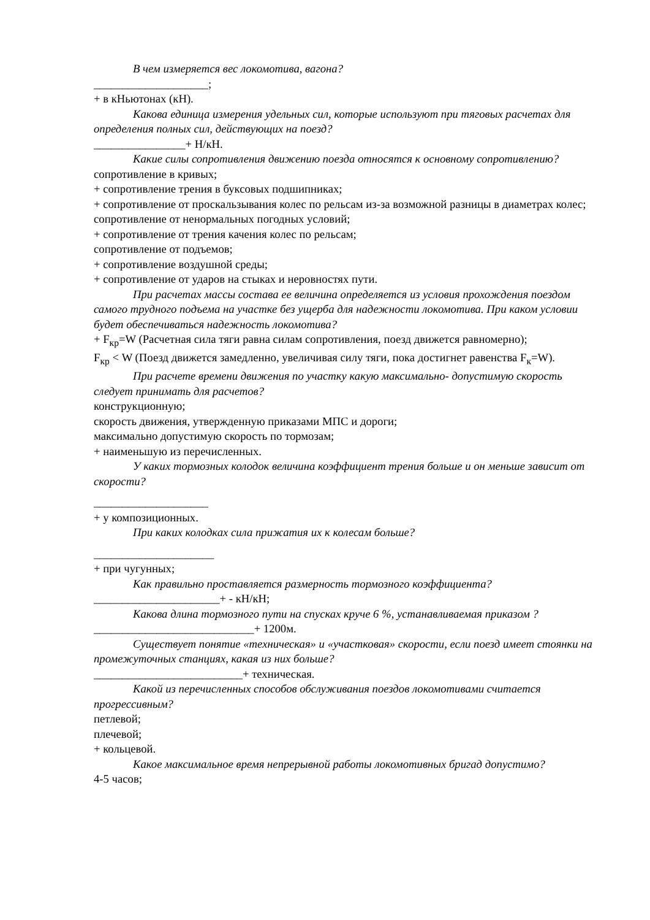В чем измеряется вес локомотива, вагона?
____________________;
+ в кНьютонах (кН).
Какова единица измерения удельных сил, которые используют при тяговых расчетах для определения полных сил, действующих на поезд?
________________+ Н/кН.
Какие силы сопротивления движению поезда относятся к основному сопротивлению?
сопротивление в кривых;
+ сопротивление трения в буксовых подшипниках;
+ сопротивление от проскальзывания колес по рельсам из-за возможной разницы в диаметрах колес;
сопротивление от ненормальных погодных условий;
+ сопротивление от трения качения колес по рельсам;
сопротивление от подъемов;
+ сопротивление воздушной среды;
+ сопротивление от ударов на стыках и неровностях пути.
При расчетах массы состава ее величина определяется из условия прохождения поездом самого трудного подъема на участке без ущерба для надежности локомотива. При каком условии будет обеспечиваться надежность локомотива?
+ F<sub>кр</sub>=W (Расчетная сила тяги равна силам сопротивления, поезд движется равномерно);
F<sub>кр</sub> < W (Поезд движется замедленно, увеличивая силу тяги, пока достигнет равенства F<sub>к</sub>=W).
При расчете времени движения по участку какую максимально- допустимую скорость следует принимать для расчетов?
конструкционную;
скорость движения, утвержденную приказами МПС и дороги;
максимально допустимую скорость по тормозам;
+ наименьшую из перечисленных.
У каких тормозных колодок величина коэффициент трения больше и он меньше зависит от скорости?
____________________
+ у композиционных.
При каких колодках сила прижатия их к колесам больше?
_____________________
+ при чугунных;
Как правильно проставляется размерность тормозного коэффициента?
______________________+ - кН/кН;
Какова длина тормозного пути на спусках круче 6 %, устанавливаемая приказом ?
____________________________+ 1200м.
Существует понятие «техническая» и «участковая» скорости, если поезд имеет стоянки на промежуточных станциях, какая из них больше?
__________________________+ техническая.
Какой из перечисленных способов обслуживания поездов локомотивами считается прогрессивным?
петлевой;
плечевой;
+ кольцевой.
Какое максимальное время непрерывной работы локомотивных бригад допустимо?
4-5 часов;